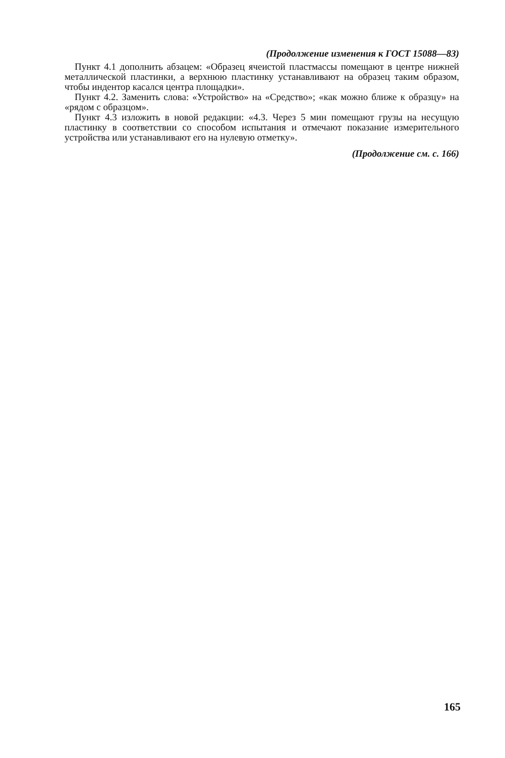(Продолжение изменения к ГОСТ 15088—83)
Пункт 4.1 дополнить абзацем: «Образец ячеистой пластмассы помещают в центре нижней металлической пластинки, а верхнюю пластинку устанавливают на образец таким образом, чтобы индентор касался центра площадки».
Пункт 4.2. Заменить слова: «Устройство» на «Средство»; «как можно ближе к образцу» на «рядом с образцом».
Пункт 4.3 изложить в новой редакции: «4.3. Через 5 мин помещают грузы на несущую пластинку в соответствии со способом испытания и отмечают показание измерительного устройства или устанавливают его на нулевую отметку».
(Продолжение см. с. 166)
165